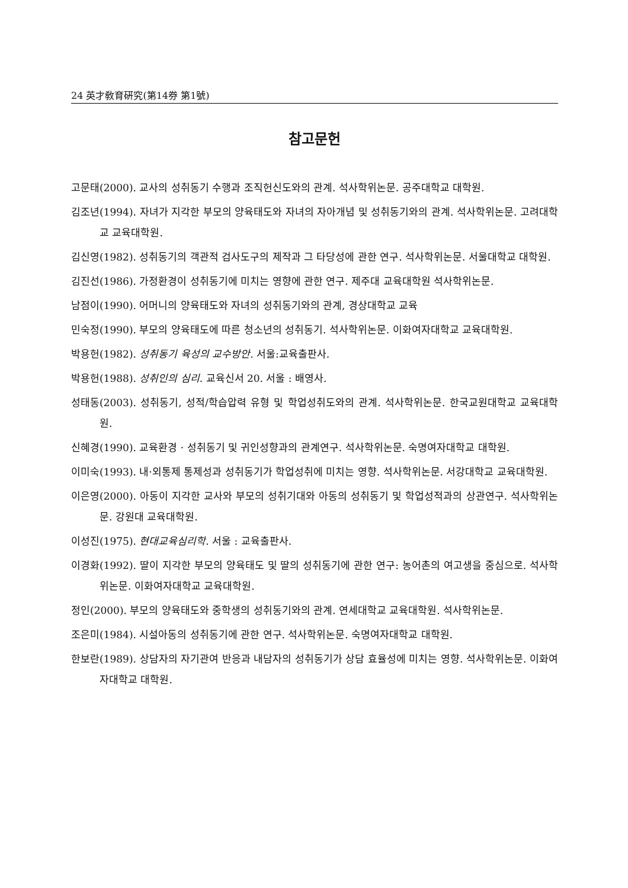24 英才敎育硏究(第14券 第1號)
참고문헌
고문태(2000). 교사의 성취동기 수행과 조직헌신도와의 관계. 석사학위논문. 공주대학교 대학원.
김조년(1994). 자녀가 지각한 부모의 양육태도와 자녀의 자아개념 및 성취동기와의 관계. 석사학위논문. 고려대학교 교육대학원.
김신영(1982). 성취동기의 객관적 검사도구의 제작과 그 타당성에 관한 연구. 석사학위논문. 서울대학교 대학원.
김진선(1986). 가정환경이 성취동기에 미치는 영향에 관한 연구. 제주대 교육대학원 석사학위논문.
남점이(1990). 어머니의 양육태도와 자녀의 성취동기와의 관계, 경상대학교 교육
민숙정(1990). 부모의 양육태도에 따른 청소년의 성취동기. 석사학위논문. 이화여자대학교 교육대학원.
박용헌(1982). 성취동기 육성의 교수방안. 서울:교육출판사.
박용헌(1988). 성취인의 심리. 교육신서 20. 서울 : 배영사.
성태동(2003). 성취동기, 성적/학습압력 유형 및 학업성취도와의 관계. 석사학위논문. 한국교원대학교 교육대학원.
신혜경(1990). 교육환경 · 성취동기 및 귀인성향과의 관계연구. 석사학위논문. 숙명여자대학교 대학원.
이미숙(1993). 내·외통제 통제성과 성취동기가 학업성취에 미치는 영향. 석사학위논문. 서강대학교 교육대학원.
이은영(2000). 아동이 지각한 교사와 부모의 성취기대와 아동의 성취동기 및 학업성적과의 상관연구. 석사학위논문. 강원대 교육대학원.
이성진(1975). 현대교육심리학. 서울 : 교육출판사.
이경화(1992). 딸이 지각한 부모의 양육태도 및 딸의 성취동기에 관한 연구: 농어촌의 여고생을 중심으로. 석사학위논문. 이화여자대학교 교육대학원.
정인(2000). 부모의 양육태도와 중학생의 성취동기와의 관계. 연세대학교 교육대학원. 석사학위논문.
조은미(1984). 시설아동의 성취동기에 관한 연구. 석사학위논문. 숙명여자대학교 대학원.
한보란(1989). 상담자의 자기관여 반응과 내담자의 성취동기가 상담 효율성에 미치는 영향. 석사학위논문. 이화여자대학교 대학원.